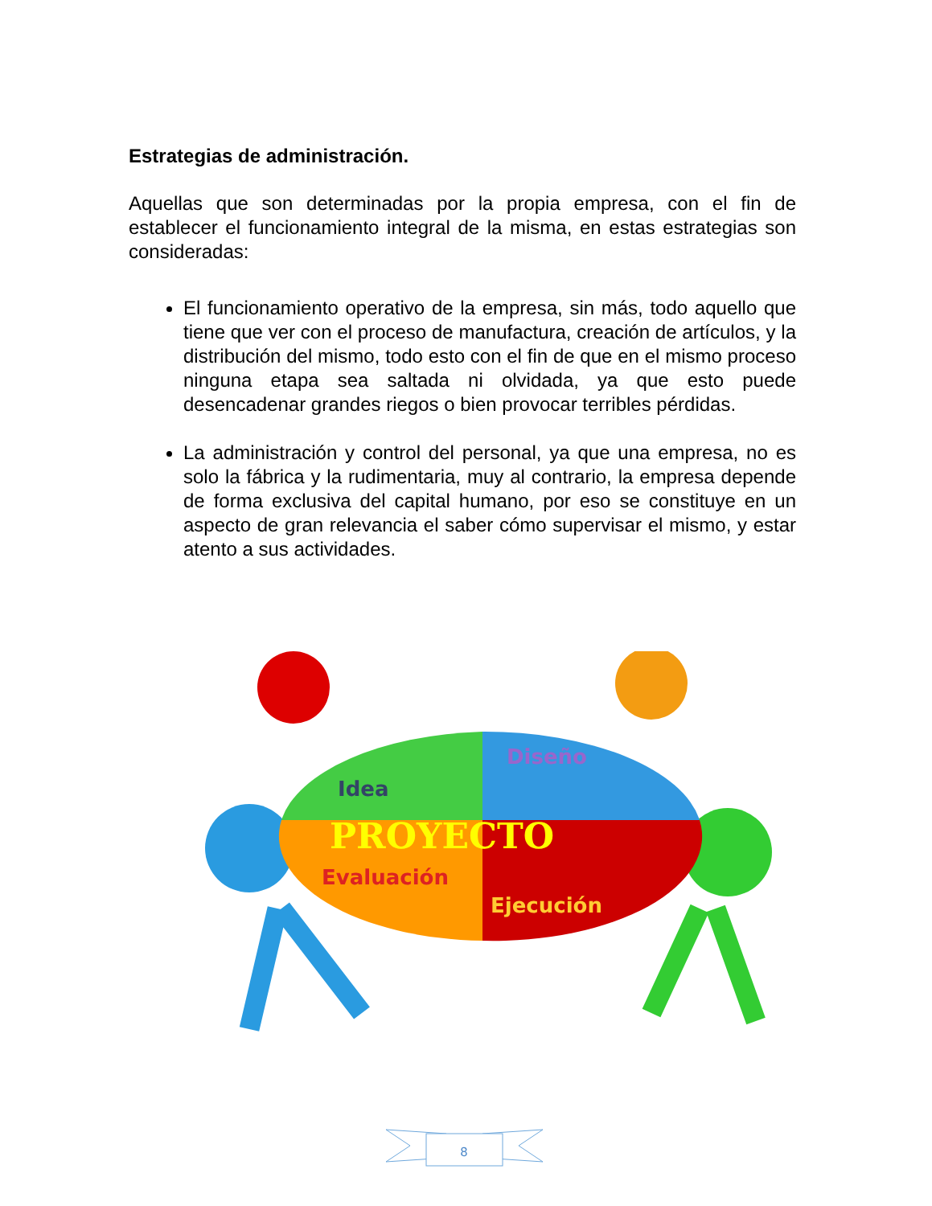Estrategias de administración.
Aquellas que son determinadas por la propia empresa, con el fin de establecer el funcionamiento integral de la misma, en estas estrategias son consideradas:
El funcionamiento operativo de la empresa, sin más, todo aquello que tiene que ver con el proceso de manufactura, creación de artículos, y la distribución del mismo, todo esto con el fin de que en el mismo proceso ninguna etapa sea saltada ni olvidada, ya que esto puede desencadenar grandes riegos o bien provocar terribles pérdidas.
La administración y control del personal, ya que una empresa, no es solo la fábrica y la rudimentaria, muy al contrario, la empresa depende de forma exclusiva del capital humano, por eso se constituye en un aspecto de gran relevancia el saber cómo supervisar el mismo, y estar atento a sus actividades.
Idea
Diseño
PROYECTO
Evaluación
Ejecución
8